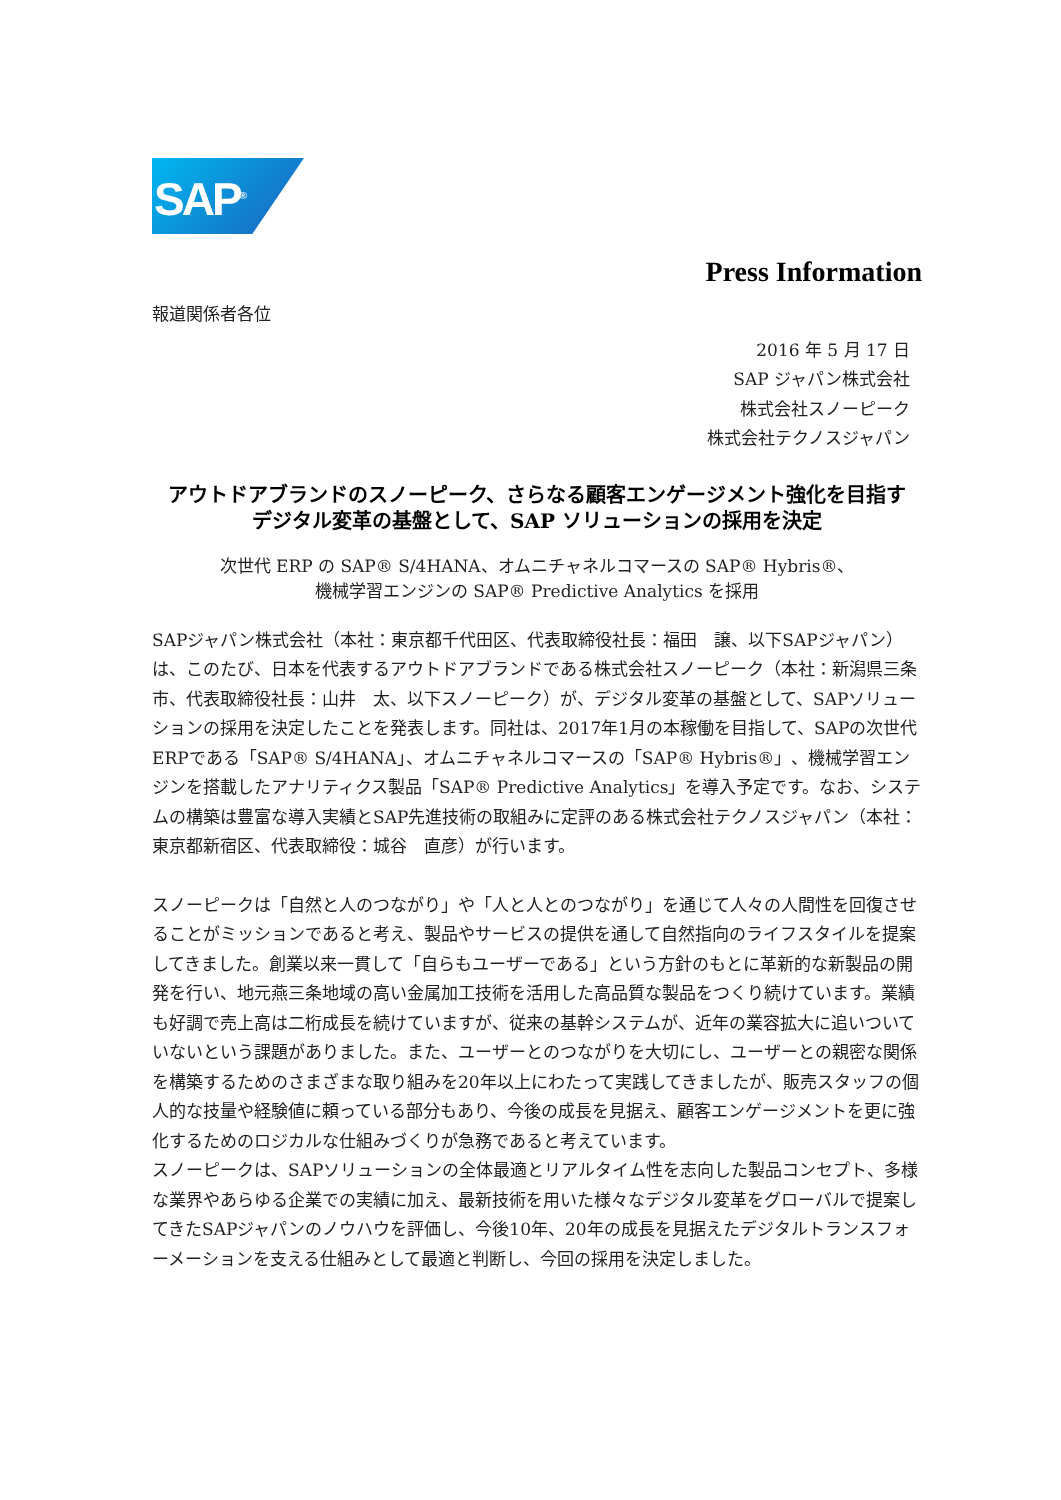SAP<sup>®</sup>
Press Information
報道関係者各位
2016 年 5 月 17 日
SAP ジャパン株式会社
株式会社スノーピーク
株式会社テクノスジャパン
アウトドアブランドのスノーピーク、さらなる顧客エンゲージメント強化を目指す
デジタル変革の基盤として、SAP ソリューションの採用を決定
次世代 ERP の SAP® S/4HANA、オムニチャネルコマースの SAP® Hybris®、
機械学習エンジンの SAP® Predictive Analytics を採用
SAPジャパン株式会社（本社：東京都千代田区、代表取締役社長：福田　譲、以下SAPジャパン）は、このたび、日本を代表するアウトドアブランドである株式会社スノーピーク（本社：新潟県三条市、代表取締役社長：山井　太、以下スノーピーク）が、デジタル変革の基盤として、SAPソリューションの採用を決定したことを発表します。同社は、2017年1月の本稼働を目指して、SAPの次世代ERPである「SAP® S/4HANA」、オムニチャネルコマースの「SAP® Hybris®」、機械学習エンジンを搭載したアナリティクス製品「SAP® Predictive Analytics」を導入予定です。なお、システムの構築は豊富な導入実績とSAP先進技術の取組みに定評のある株式会社テクノスジャパン（本社：東京都新宿区、代表取締役：城谷　直彦）が行います。
スノーピークは「自然と人のつながり」や「人と人とのつながり」を通じて人々の人間性を回復させることがミッションであると考え、製品やサービスの提供を通して自然指向のライフスタイルを提案してきました。創業以来一貫して「自らもユーザーである」という方針のもとに革新的な新製品の開発を行い、地元燕三条地域の高い金属加工技術を活用した高品質な製品をつくり続けています。業績も好調で売上高は二桁成長を続けていますが、従来の基幹システムが、近年の業容拡大に追いついていないという課題がありました。また、ユーザーとのつながりを大切にし、ユーザーとの親密な関係を構築するためのさまざまな取り組みを20年以上にわたって実践してきましたが、販売スタッフの個人的な技量や経験値に頼っている部分もあり、今後の成長を見据え、顧客エンゲージメントを更に強化するためのロジカルな仕組みづくりが急務であると考えています。
スノーピークは、SAPソリューションの全体最適とリアルタイム性を志向した製品コンセプト、多様な業界やあらゆる企業での実績に加え、最新技術を用いた様々なデジタル変革をグローバルで提案してきたSAPジャパンのノウハウを評価し、今後10年、20年の成長を見据えたデジタルトランスフォーメーションを支える仕組みとして最適と判断し、今回の採用を決定しました。